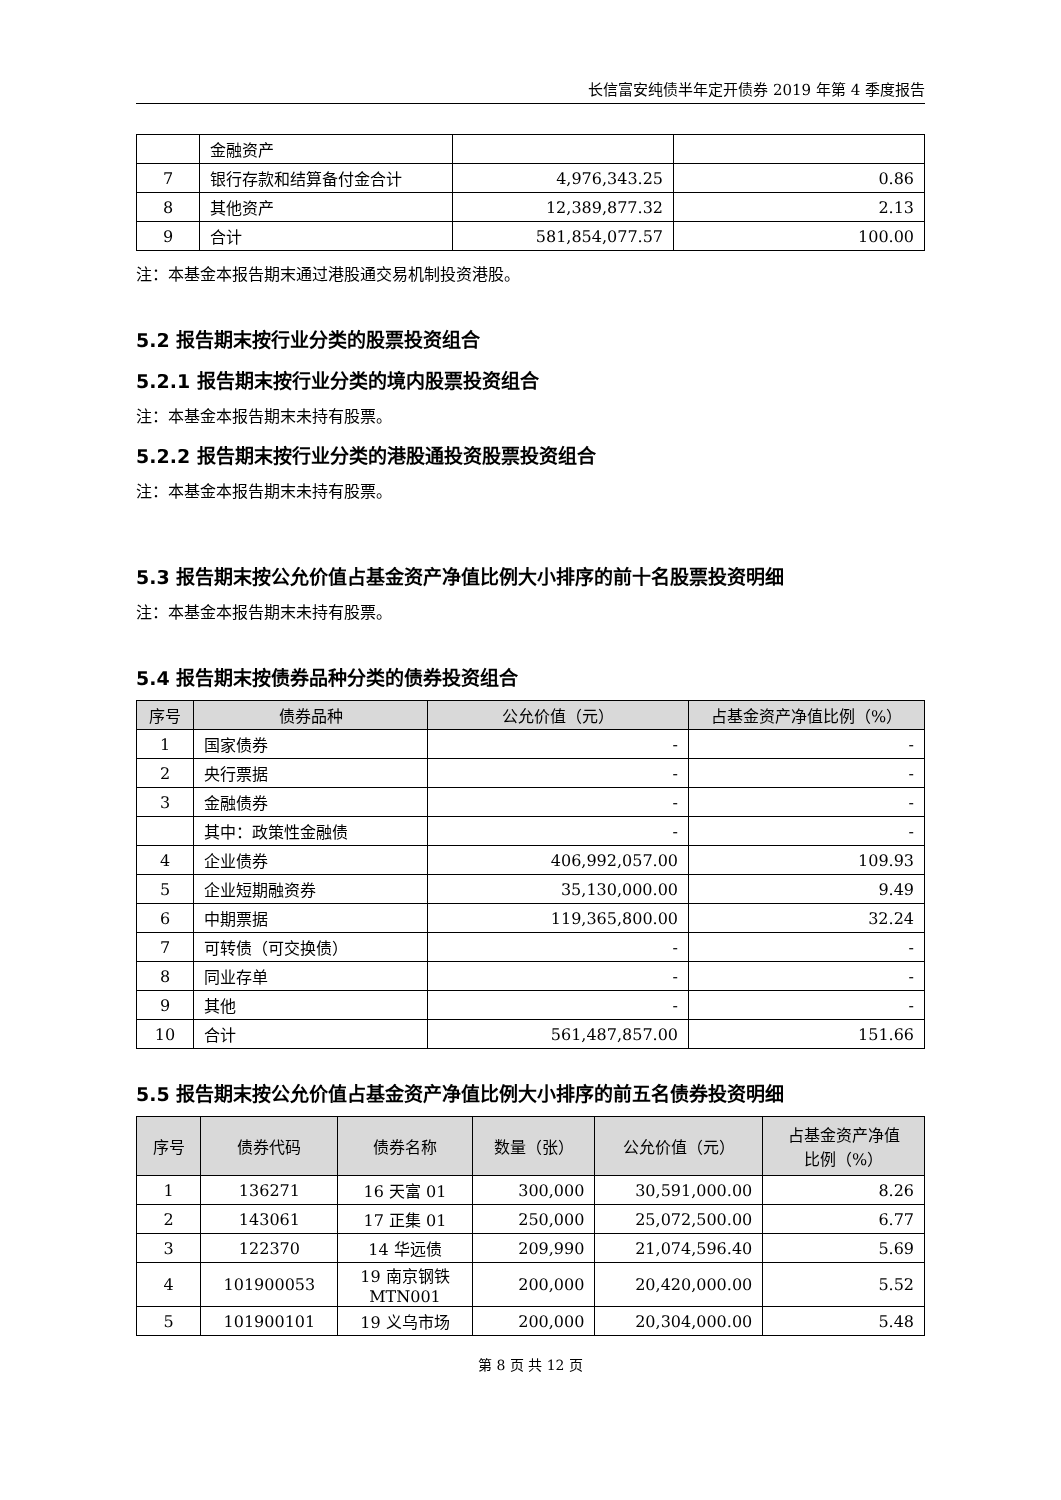长信富安纯债半年定开债券 2019 年第 4 季度报告
| | 金融资产 | | |
| 7 | 银行存款和结算备付金合计 | 4,976,343.25 | 0.86 |
| 8 | 其他资产 | 12,389,877.32 | 2.13 |
| 9 | 合计 | 581,854,077.57 | 100.00 |
注：本基金本报告期末通过港股通交易机制投资港股。
5.2 报告期末按行业分类的股票投资组合
5.2.1 报告期末按行业分类的境内股票投资组合
注：本基金本报告期末未持有股票。
5.2.2 报告期末按行业分类的港股通投资股票投资组合
注：本基金本报告期末未持有股票。
5.3 报告期末按公允价值占基金资产净值比例大小排序的前十名股票投资明细
注：本基金本报告期末未持有股票。
5.4 报告期末按债券品种分类的债券投资组合
| 序号 | 债券品种 | 公允价值（元） | 占基金资产净值比例（%） |
| --- | --- | --- | --- |
| 1 | 国家债券 | - | - |
| 2 | 央行票据 | - | - |
| 3 | 金融债券 | - | - |
| | 其中：政策性金融债 | - | - |
| 4 | 企业债券 | 406,992,057.00 | 109.93 |
| 5 | 企业短期融资券 | 35,130,000.00 | 9.49 |
| 6 | 中期票据 | 119,365,800.00 | 32.24 |
| 7 | 可转债（可交换债） | - | - |
| 8 | 同业存单 | - | - |
| 9 | 其他 | - | - |
| 10 | 合计 | 561,487,857.00 | 151.66 |
5.5 报告期末按公允价值占基金资产净值比例大小排序的前五名债券投资明细
| 序号 | 债券代码 | 债券名称 | 数量（张） | 公允价值（元） | 占基金资产净值 比例（%） |
| --- | --- | --- | --- | --- | --- |
| 1 | 136271 | 16 天富 01 | 300,000 | 30,591,000.00 | 8.26 |
| 2 | 143061 | 17 正集 01 | 250,000 | 25,072,500.00 | 6.77 |
| 3 | 122370 | 14 华远债 | 209,990 | 21,074,596.40 | 5.69 |
| 4 | 101900053 | 19 南京钢铁 MTN001 | 200,000 | 20,420,000.00 | 5.52 |
| 5 | 101900101 | 19 义乌市场 | 200,000 | 20,304,000.00 | 5.48 |
第 8 页 共 12 页